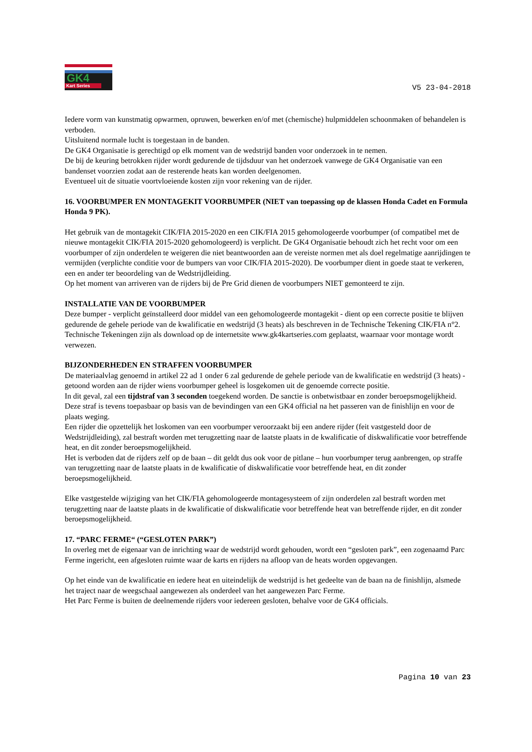GK4
Kart Series
V5 23-04-2018
Iedere vorm van kunstmatig opwarmen, opruwen, bewerken en/of met (chemische) hulpmiddelen schoonmaken of behandelen is verboden.
Uitsluitend normale lucht is toegestaan in de banden.
De GK4 Organisatie is gerechtigd op elk moment van de wedstrijd banden voor onderzoek in te nemen.
De bij de keuring betrokken rijder wordt gedurende de tijdsduur van het onderzoek vanwege de GK4 Organisatie van een bandenset voorzien zodat aan de resterende heats kan worden deelgenomen.
Eventueel uit de situatie voortvloeiende kosten zijn voor rekening van de rijder.
16. VOORBUMPER EN MONTAGEKIT VOORBUMPER (NIET van toepassing op de klassen Honda Cadet en Formula Honda 9 PK).
Het gebruik van de montagekit CIK/FIA 2015-2020 en een CIK/FIA 2015 gehomologeerde voorbumper (of compatibel met de nieuwe montagekit CIK/FIA 2015-2020 gehomologeerd) is verplicht. De GK4 Organisatie behoudt zich het recht voor om een voorbumper of zijn onderdelen te weigeren die niet beantwoorden aan de vereiste normen met als doel regelmatige aanrijdingen te vermijden (verplichte conditie voor de bumpers van voor CIK/FIA 2015-2020). De voorbumper dient in goede staat te verkeren, een en ander ter beoordeling van de Wedstrijdleiding.
Op het moment van arriveren van de rijders bij de Pre Grid dienen de voorbumpers NIET gemonteerd te zijn.
INSTALLATIE VAN DE VOORBUMPER
Deze bumper - verplicht geïnstalleerd door middel van een gehomologeerde montagekit - dient op een correcte positie te blijven gedurende de gehele periode van de kwalificatie en wedstrijd (3 heats) als beschreven in de Technische Tekening CIK/FIA n°2.
Technische Tekeningen zijn als download op de internetsite www.gk4kartseries.com geplaatst, waarnaar voor montage wordt verwezen.
BIJZONDERHEDEN EN STRAFFEN VOORBUMPER
De materiaalvlag genoemd in artikel 22 ad 1 onder 6 zal gedurende de gehele periode van de kwalificatie en wedstrijd (3 heats) - getoond worden aan de rijder wiens voorbumper geheel is losgekomen uit de genoemde correcte positie.
In dit geval, zal een tijdstraf van 3 seconden toegekend worden. De sanctie is onbetwistbaar en zonder beroepsmogelijkheid.
Deze straf is tevens toepasbaar op basis van de bevindingen van een GK4 official na het passeren van de finishlijn en voor de plaats weging.
Een rijder die opzettelijk het loskomen van een voorbumper veroorzaakt bij een andere rijder (feit vastgesteld door de Wedstrijdleiding), zal bestraft worden met terugzetting naar de laatste plaats in de kwalificatie of diskwalificatie voor betreffende heat, en dit zonder beroepsmogelijkheid.
Het is verboden dat de rijders zelf op de baan – dit geldt dus ook voor de pitlane – hun voorbumper terug aanbrengen, op straffe van terugzetting naar de laatste plaats in de kwalificatie of diskwalificatie voor betreffende heat, en dit zonder beroepsmogelijkheid.
Elke vastgestelde wijziging van het CIK/FIA gehomologeerde montagesysteem of zijn onderdelen zal bestraft worden met terugzetting naar de laatste plaats in de kwalificatie of diskwalificatie voor betreffende heat van betreffende rijder, en dit zonder beroepsmogelijkheid.
17. “PARC FERME“ (“GESLOTEN PARK”)
In overleg met de eigenaar van de inrichting waar de wedstrijd wordt gehouden, wordt een “gesloten park”, een zogenaamd Parc Ferme ingericht, een afgesloten ruimte waar de karts en rijders na afloop van de heats worden opgevangen.
Op het einde van de kwalificatie en iedere heat en uiteindelijk de wedstrijd is het gedeelte van de baan na de finishlijn, alsmede het traject naar de weegschaal aangewezen als onderdeel van het aangewezen Parc Ferme.
Het Parc Ferme is buiten de deelnemende rijders voor iedereen gesloten, behalve voor de GK4 officials.
Pagina 10 van 23